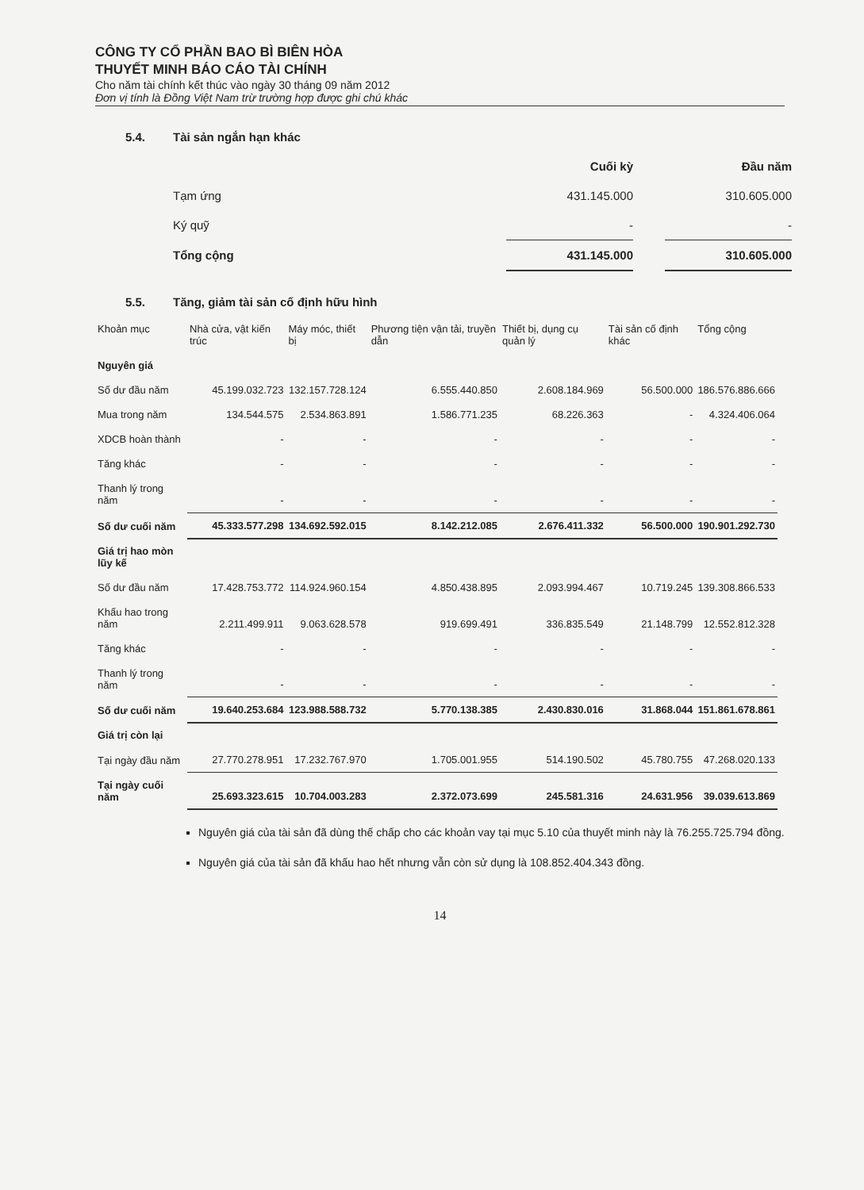CÔNG TY CỔ PHẦN BAO BÌ BIÊN HÒA
THUYẾT MINH BÁO CÁO TÀI CHÍNH
Cho năm tài chính kết thúc vào ngày 30 tháng 09 năm 2012
Đơn vị tính là Đồng Việt Nam trừ trường hợp được ghi chú khác
5.4. Tài sản ngắn hạn khác
| | Cuối kỳ | | Đầu năm |
| Tạm ứng | 431.145.000 | | 310.605.000 |
| Ký quỹ | - | | - |
| Tổng cộng | 431.145.000 | | 310.605.000 |
5.5. Tăng, giảm tài sản cố định hữu hình
| Khoản mục | Nhà cửa, vật kiến trúc | Máy móc, thiết bị | Phương tiện vận tải, truyền dẫn | Thiết bị, dụng cụ quản lý | Tài sản cố định khác | Tổng cộng |
| --- | --- | --- | --- | --- | --- | --- |
| Nguyên giá | | | | | | |
| Số dư đầu năm | 45.199.032.723 | 132.157.728.124 | 6.555.440.850 | 2.608.184.969 | 56.500.000 | 186.576.886.666 |
| Mua trong năm | 134.544.575 | 2.534.863.891 | 1.586.771.235 | 68.226.363 | - | 4.324.406.064 |
| XDCB hoàn thành | - | - | - | - | - | - |
| Tăng khác | - | - | - | - | - | - |
| Thanh lý trong năm | - | - | - | - | - | - |
| Số dư cuối năm | 45.333.577.298 | 134.692.592.015 | 8.142.212.085 | 2.676.411.332 | 56.500.000 | 190.901.292.730 |
| Giá trị hao mòn lũy kế | | | | | | |
| Số dư đầu năm | 17.428.753.772 | 114.924.960.154 | 4.850.438.895 | 2.093.994.467 | 10.719.245 | 139.308.866.533 |
| Khấu hao trong năm | 2.211.499.911 | 9.063.628.578 | 919.699.491 | 336.835.549 | 21.148.799 | 12.552.812.328 |
| Tăng khác | - | - | - | - | - | - |
| Thanh lý trong năm | - | - | - | - | - | - |
| Số dư cuối năm | 19.640.253.684 | 123.988.588.732 | 5.770.138.385 | 2.430.830.016 | 31.868.044 | 151.861.678.861 |
| Giá trị còn lại | | | | | | |
| Tại ngày đầu năm | 27.770.278.951 | 17.232.767.970 | 1.705.001.955 | 514.190.502 | 45.780.755 | 47.268.020.133 |
| Tại ngày cuối năm | 25.693.323.615 | 10.704.003.283 | 2.372.073.699 | 245.581.316 | 24.631.956 | 39.039.613.869 |
Nguyên giá của tài sản đã dùng thế chấp cho các khoản vay tại mục 5.10 của thuyết minh này là 76.255.725.794 đồng.
Nguyên giá của tài sản đã khấu hao hết nhưng vẫn còn sử dụng là 108.852.404.343 đồng.
14